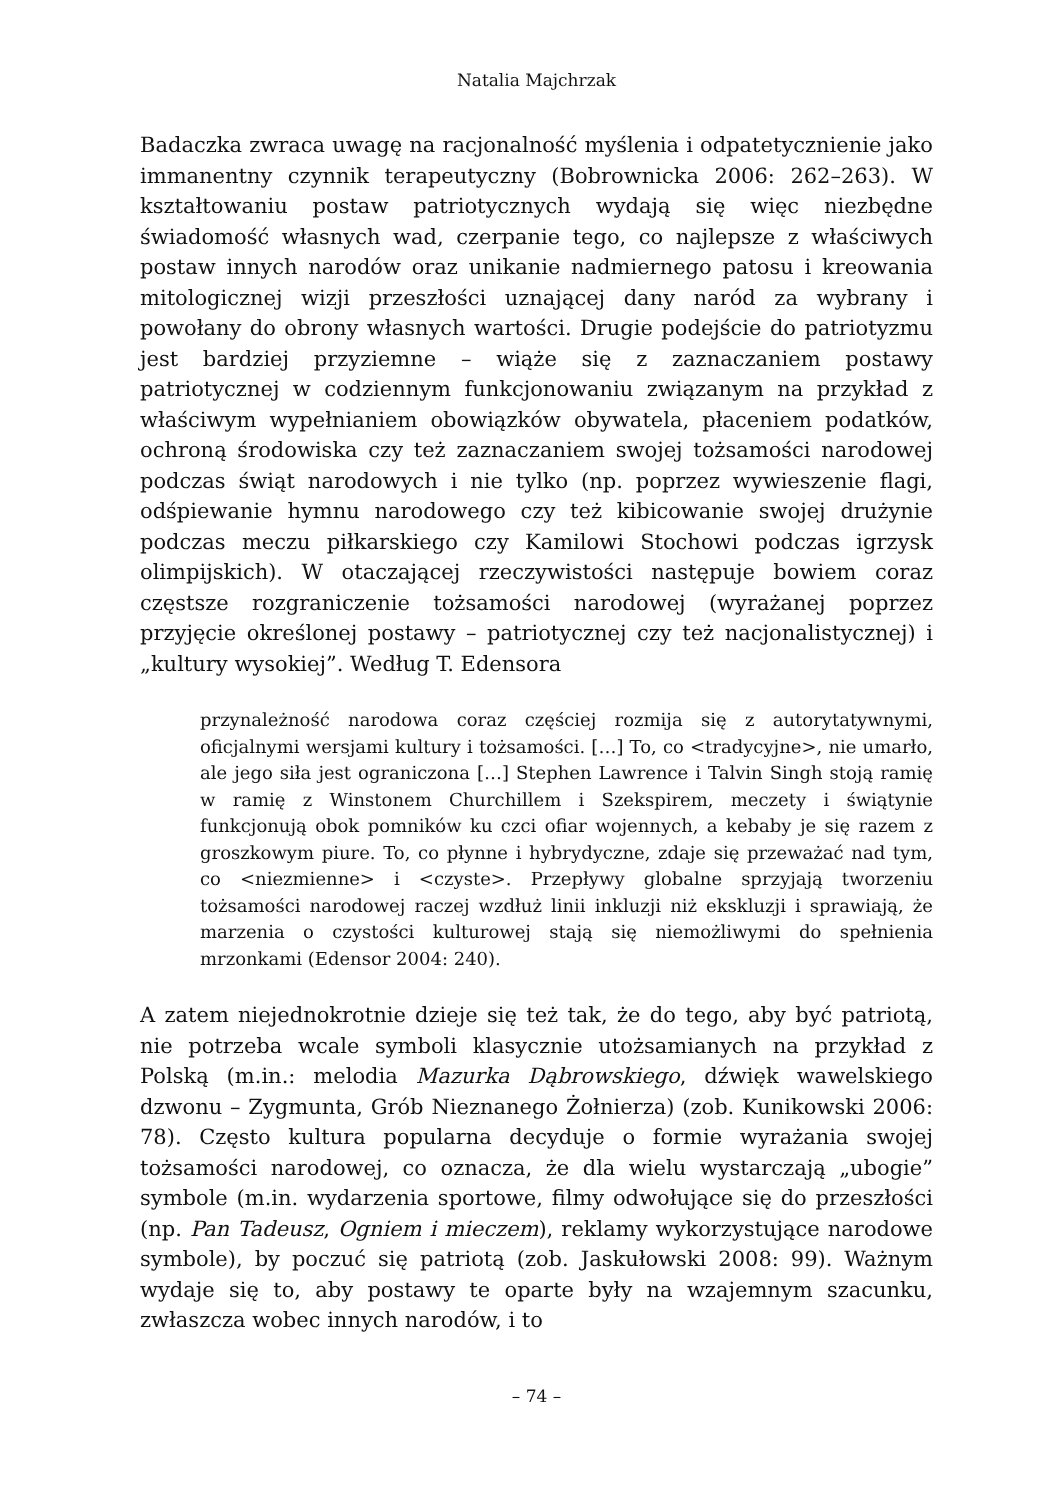Natalia Majchrzak
Badaczka zwraca uwagę na racjonalność myślenia i odpatetycznienie jako immanentny czynnik terapeutyczny (Bobrownicka 2006: 262–263). W kształtowaniu postaw patriotycznych wydają się więc niezbędne świadomość własnych wad, czerpanie tego, co najlepsze z właściwych postaw innych narodów oraz unikanie nadmiernego patosu i kreowania mitologicznej wizji przeszłości uznającej dany naród za wybrany i powołany do obrony własnych wartości. Drugie podejście do patriotyzmu jest bardziej przyziemne – wiąże się z zaznaczaniem postawy patriotycznej w codziennym funkcjonowaniu związanym na przykład z właściwym wypełnianiem obowiązków obywatela, płaceniem podatków, ochroną środowiska czy też zaznaczaniem swojej tożsamości narodowej podczas świąt narodowych i nie tylko (np. poprzez wywieszenie flagi, odśpiewanie hymnu narodowego czy też kibicowanie swojej drużynie podczas meczu piłkarskiego czy Kamilowi Stochowi podczas igrzysk olimpijskich). W otaczającej rzeczywistości następuje bowiem coraz częstsze rozgraniczenie tożsamości narodowej (wyrażanej poprzez przyjęcie określonej postawy – patriotycznej czy też nacjonalistycznej) i „kultury wysokiej”. Według T. Edensora
przynależność narodowa coraz częściej rozmija się z autorytatywnymi, oficjalnymi wersjami kultury i tożsamości. […] To, co <tradycyjne>, nie umarło, ale jego siła jest ograniczona […] Stephen Lawrence i Talvin Singh stoją ramię w ramię z Winstonem Churchillem i Szekspirem, meczety i świątynie funkcjonują obok pomników ku czci ofiar wojennych, a kebaby je się razem z groszkowym piure. To, co płynne i hybrydyczne, zdaje się przeważać nad tym, co <niezmienne> i <czyste>. Przepływy globalne sprzyjają tworzeniu tożsamości narodowej raczej wzdłuż linii inkluzji niż ekskluzji i sprawiają, że marzenia o czystości kulturowej stają się niemożliwymi do spełnienia mrzonkami (Edensor 2004: 240).
A zatem niejednokrotnie dzieje się też tak, że do tego, aby być patriotą, nie potrzeba wcale symboli klasycznie utożsamianych na przykład z Polską (m.in.: melodia Mazurka Dąbrowskiego, dźwięk wawelskiego dzwonu – Zygmunta, Grób Nieznanego Żołnierza) (zob. Kunikowski 2006: 78). Często kultura popularna decyduje o formie wyrażania swojej tożsamości narodowej, co oznacza, że dla wielu wystarczają „ubogie” symbole (m.in. wydarzenia sportowe, filmy odwołujące się do przeszłości (np. Pan Tadeusz, Ogniem i mieczem), reklamy wykorzystujące narodowe symbole), by poczuć się patriotą (zob. Jaskułowski 2008: 99). Ważnym wydaje się to, aby postawy te oparte były na wzajemnym szacunku, zwłaszcza wobec innych narodów, i to
– 74 –